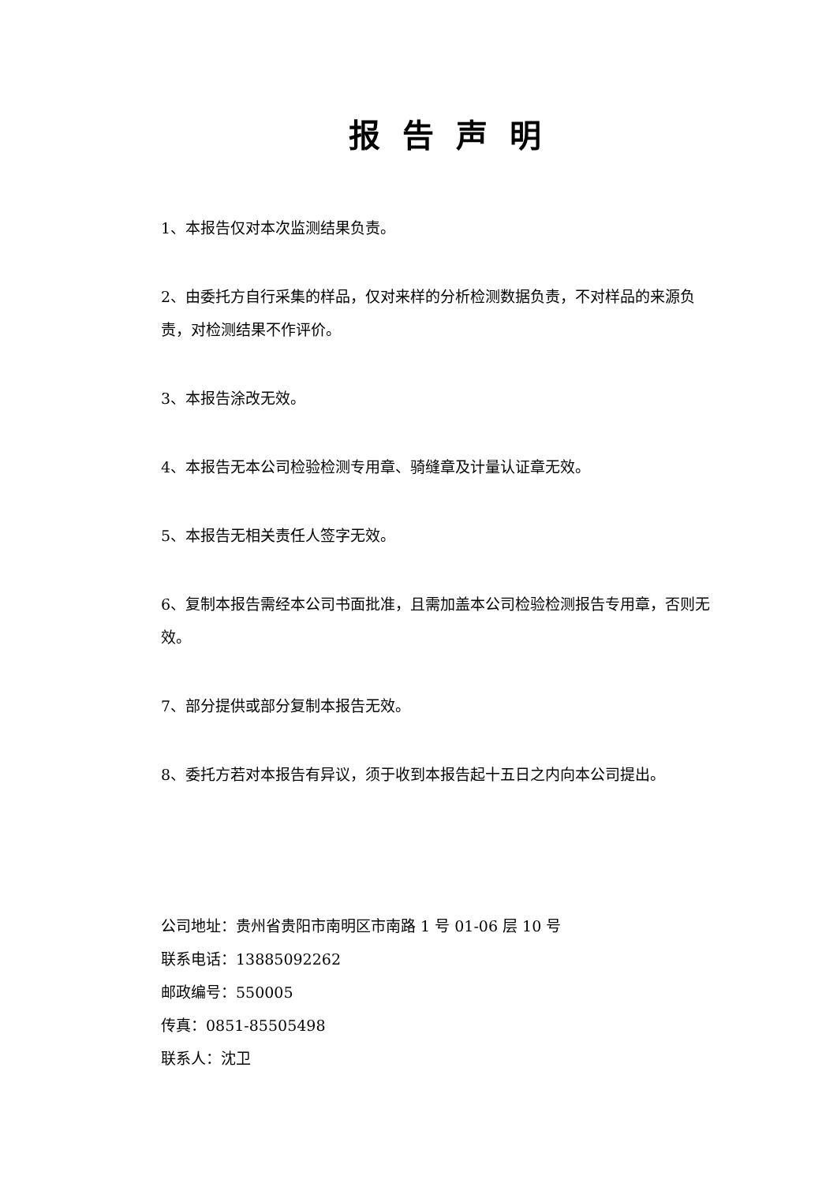报告声明
1、本报告仅对本次监测结果负责。
2、由委托方自行采集的样品，仅对来样的分析检测数据负责，不对样品的来源负责，对检测结果不作评价。
3、本报告涂改无效。
4、本报告无本公司检验检测专用章、骑缝章及计量认证章无效。
5、本报告无相关责任人签字无效。
6、复制本报告需经本公司书面批准，且需加盖本公司检验检测报告专用章，否则无效。
7、部分提供或部分复制本报告无效。
8、委托方若对本报告有异议，须于收到本报告起十五日之内向本公司提出。
公司地址：贵州省贵阳市南明区市南路 1 号 01-06 层 10 号
联系电话：13885092262
邮政编号：550005
传真：0851-85505498
联系人：沈卫